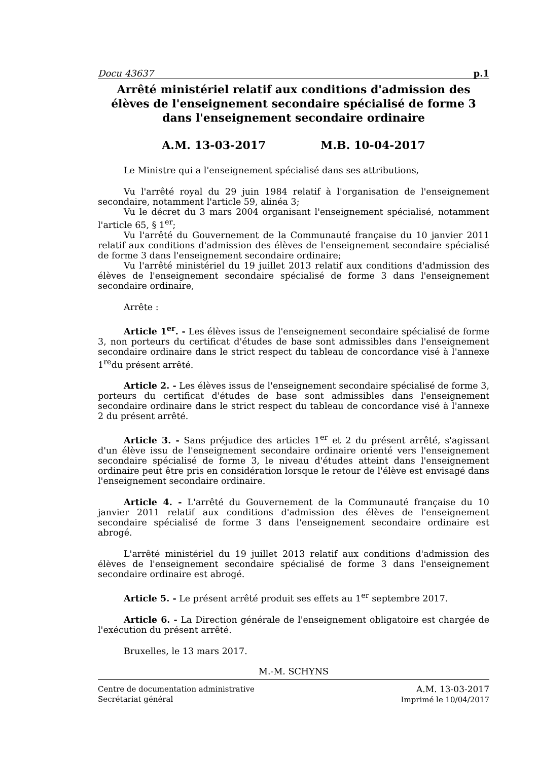Docu 43637 p.1
Arrêté ministériel relatif aux conditions d'admission des élèves de l'enseignement secondaire spécialisé de forme 3 dans l'enseignement secondaire ordinaire
A.M. 13-03-2017 M.B. 10-04-2017
Le Ministre qui a l'enseignement spécialisé dans ses attributions,
Vu l'arrêté royal du 29 juin 1984 relatif à l'organisation de l'enseignement secondaire, notamment l'article 59, alinéa 3;
Vu le décret du 3 mars 2004 organisant l'enseignement spécialisé, notamment l'article 65, § 1<sup>er</sup>;
Vu l'arrêté du Gouvernement de la Communauté française du 10 janvier 2011 relatif aux conditions d'admission des élèves de l'enseignement secondaire spécialisé de forme 3 dans l'enseignement secondaire ordinaire;
Vu l'arrêté ministériel du 19 juillet 2013 relatif aux conditions d'admission des élèves de l'enseignement secondaire spécialisé de forme 3 dans l'enseignement secondaire ordinaire,
Arrête :
Article 1<sup>er</sup>. - Les élèves issus de l'enseignement secondaire spécialisé de forme 3, non porteurs du certificat d'études de base sont admissibles dans l'enseignement secondaire ordinaire dans le strict respect du tableau de concordance visé à l'annexe 1<sup>re</sup>du présent arrêté.
Article 2. - Les élèves issus de l'enseignement secondaire spécialisé de forme 3, porteurs du certificat d'études de base sont admissibles dans l'enseignement secondaire ordinaire dans le strict respect du tableau de concordance visé à l'annexe 2 du présent arrêté.
Article 3. - Sans préjudice des articles 1<sup>er</sup> et 2 du présent arrêté, s'agissant d'un élève issu de l'enseignement secondaire ordinaire orienté vers l'enseignement secondaire spécialisé de forme 3, le niveau d'études atteint dans l'enseignement ordinaire peut être pris en considération lorsque le retour de l'élève est envisagé dans l'enseignement secondaire ordinaire.
Article 4. - L'arrêté du Gouvernement de la Communauté française du 10 janvier 2011 relatif aux conditions d'admission des élèves de l'enseignement secondaire spécialisé de forme 3 dans l'enseignement secondaire ordinaire est abrogé.
L'arrêté ministériel du 19 juillet 2013 relatif aux conditions d'admission des élèves de l'enseignement secondaire spécialisé de forme 3 dans l'enseignement secondaire ordinaire est abrogé.
Article 5. - Le présent arrêté produit ses effets au 1<sup>er</sup> septembre 2017.
Article 6. - La Direction générale de l'enseignement obligatoire est chargée de l'exécution du présent arrêté.
Bruxelles, le 13 mars 2017.
M.-M. SCHYNS
Centre de documentation administrative
Secrétariat général
A.M. 13-03-2017
Imprimé le 10/04/2017